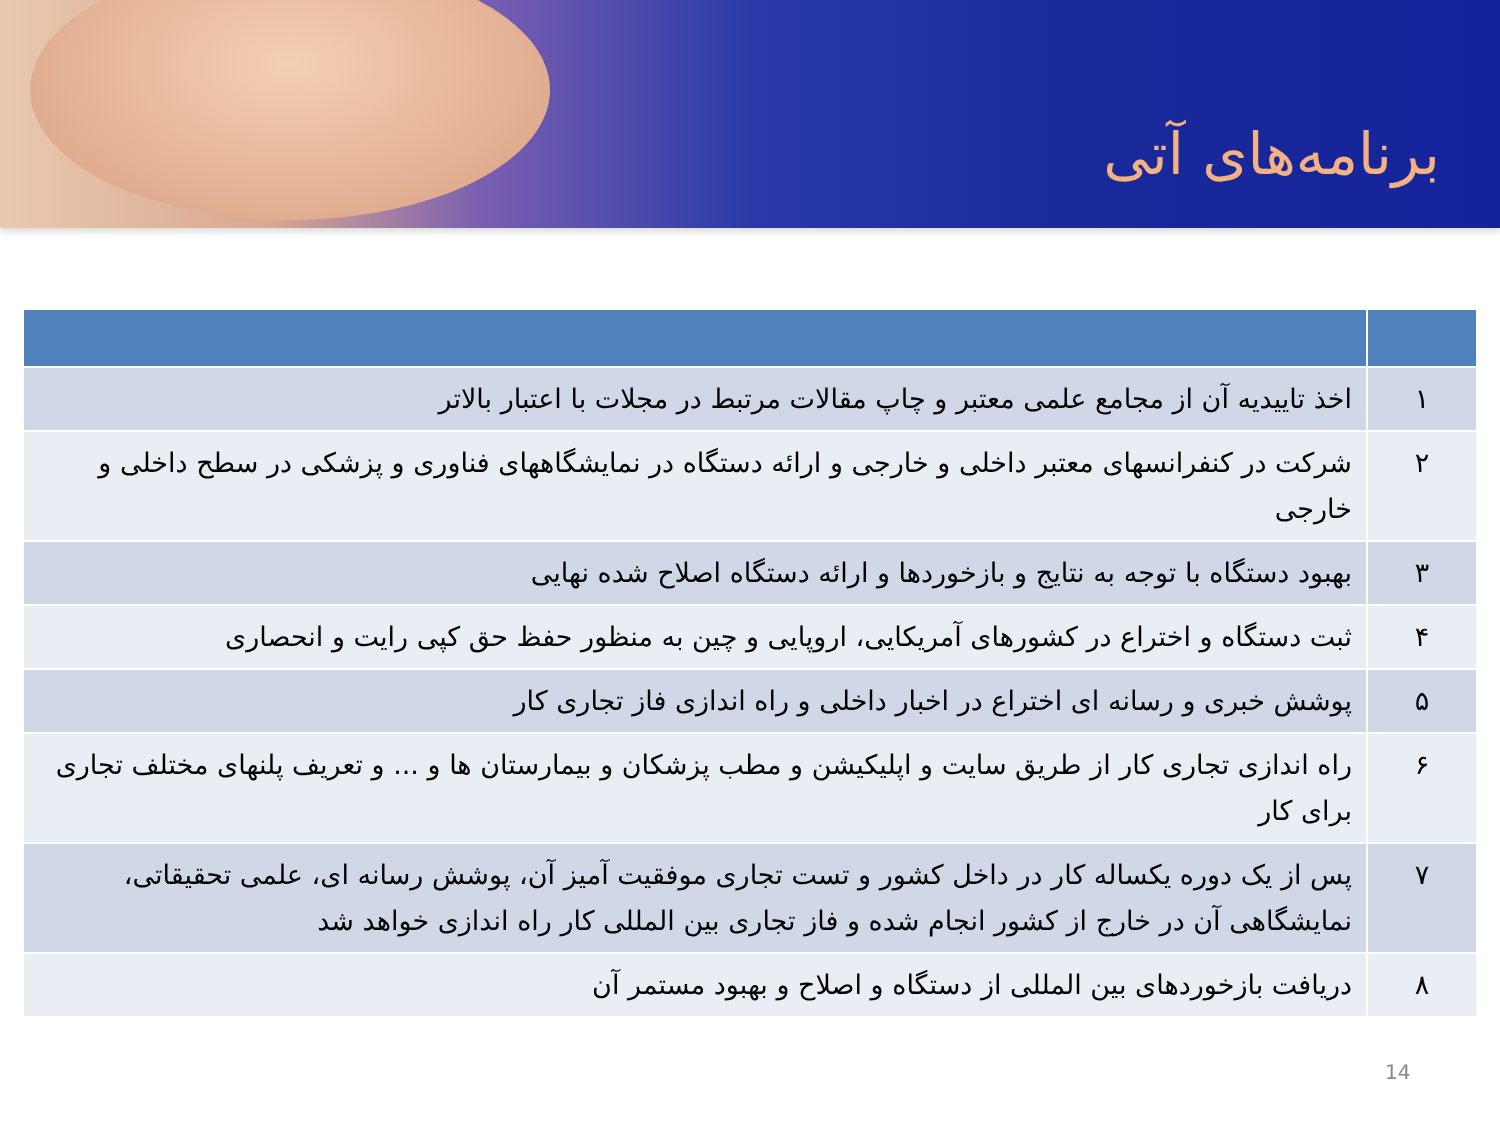برنامه‌های آتی
| ۱ | اخذ تاییدیه آن از مجامع علمی معتبر و چاپ مقالات مرتبط در مجلات با اعتبار بالاتر |
| ۲ | شرکت در کنفرانسهای معتبر داخلی و خارجی و ارائه دستگاه در نمایشگاههای فناوری و پزشکی در سطح داخلی و خارجی |
| ۳ | بهبود دستگاه با توجه به نتایج و بازخوردها و ارائه دستگاه اصلاح شده نهایی |
| ۴ | ثبت دستگاه و اختراع در کشورهای آمریکایی، اروپایی و چین به منظور حفظ حق کپی رایت و انحصاری |
| ۵ | پوشش خبری و رسانه ای اختراع در اخبار داخلی و راه اندازی فاز تجاری کار |
| ۶ | راه اندازی تجاری کار از طریق سایت و اپلیکیشن و مطب پزشکان و بیمارستان ها و ... و تعریف پلنهای مختلف تجاری برای کار |
| ۷ | پس از یک دوره یکساله کار در داخل کشور و تست تجاری موفقیت آمیز آن، پوشش رسانه ای، علمی تحقیقاتی، نمایشگاهی آن در خارج از کشور انجام شده و فاز تجاری بین المللی کار راه اندازی خواهد شد |
| ۸ | دریافت بازخوردهای بین المللی از دستگاه و اصلاح و بهبود مستمر آن |
14